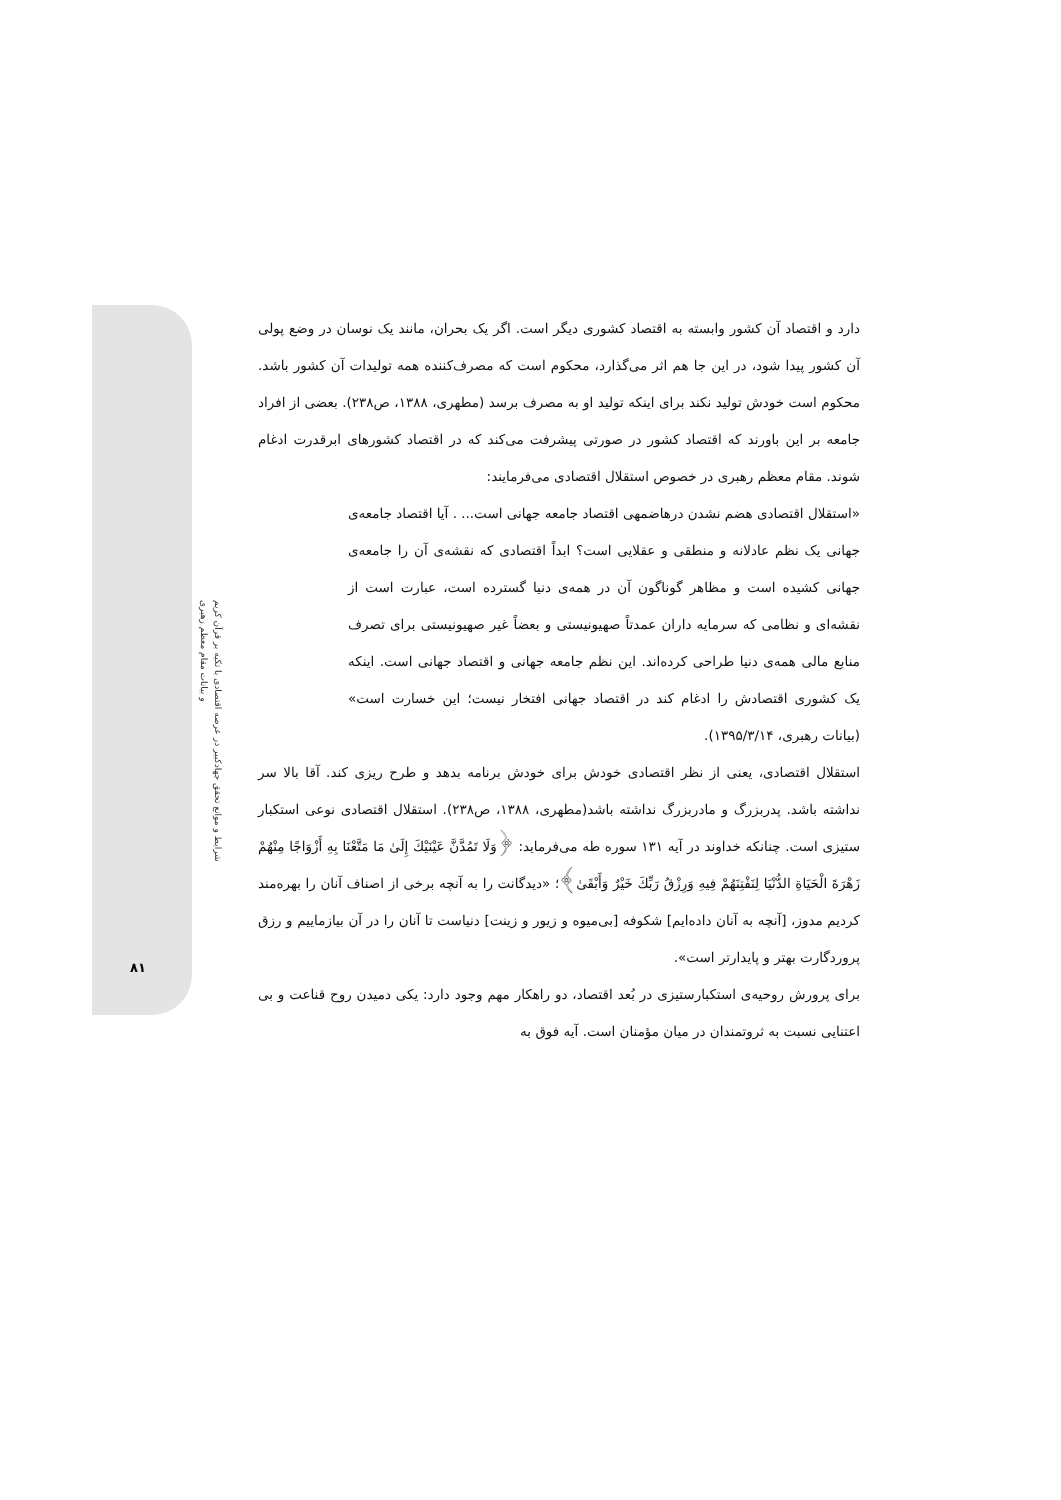شرایط و موانع تحقق جهادکبیر در عرصه اقتصادی با تکیه بر قرآن کریم
و بیانات مقام معظم رهبری
۸۱
دارد و اقتصاد آن کشور وابسته به اقتصاد کشوری دیگر است. اگر یک بحران، مانند یک نوسان در وضع پولی آن کشور پیدا شود، در این جا هم اثر می‌گذارد، محکوم است که مصرف‌کننده همه تولیدات آن کشور باشد. محکوم است خودش تولید نکند برای اینکه تولید او به مصرف برسد (مطهری، ۱۳۸۸، ص۲۳۸). بعضی از افراد جامعه بر این باورند که اقتصاد کشور در صورتی پیشرفت می‌کند که در اقتصاد کشورهای ابرقدرت ادغام شوند. مقام معظم رهبری در خصوص استقلال اقتصادی می‌فرمایند:
«استقلال اقتصادی هضم نشدن درهاضمهی اقتصاد جامعه جهانی است... . آیا اقتصاد جامعه‌ی جهانی یک نظم عادلانه و منطقی و عقلایی است؟ ابداً اقتصادی که نقشه‌ی آن را جامعه‌ی جهانی کشیده است و مظاهر گوناگون آن در همه‌ی دنیا گسترده است، عبارت است از نقشه‌ای و نظامی که سرمایه داران عمدتاً صهیونیستی و بعضاً غیر صهیونیستی برای تصرف منابع مالی همه‌ی دنیا طراحی کرده‌اند. این نظم جامعه جهانی و اقتصاد جهانی است. اینکه یک کشوری اقتصادش را ادغام کند در اقتصاد جهانی افتخار نیست؛ این خسارت است» (بیانات رهبری، ۱۳۹۵/۳/۱۴).
استقلال اقتصادی، یعنی از نظر اقتصادی خودش برای خودش برنامه بدهد و طرح ریزی کند. آقا بالا سر نداشته باشد. پدربزرگ و مادربزرگ نداشته باشد(مطهری، ۱۳۸۸، ص۲۳۸). استقلال اقتصادی نوعی استکبار ستیزی است. چنانکه خداوند در آیه ۱۳۱ سوره طه می‌فرماید: ﴿وَلَا تَمُدَّنَّ عَيْنَيْكَ إِلَىٰ مَا مَتَّعْنَا بِهِ أَزْوَاجًا مِنْهُمْ زَهْرَةَ الْحَيَاةِ الدُّنْيَا لِنَفْتِنَهُمْ فِيهِ وَرِزْقُ رَبِّكَ خَيْرٌ وَأَبْقَىٰ﴾؛ «دیدگانت را به آنچه برخی از اصناف آنان را بهره‌مند کردیم مدوز، [آنچه به آنان داده‌ایم] شکوفه [بی‌میوه و زیور و زینت] دنیاست تا آنان را در آن بیازماییم و رزق پروردگارت بهتر و پایدارتر است».
برای پرورش روحیه‌ی استکبارستیزی در بُعد اقتصاد، دو راهکار مهم وجود دارد: یکی دمیدن روح قناعت و بی اعتنایی نسبت به ثروتمندان در میان مؤمنان است. آیه فوق به